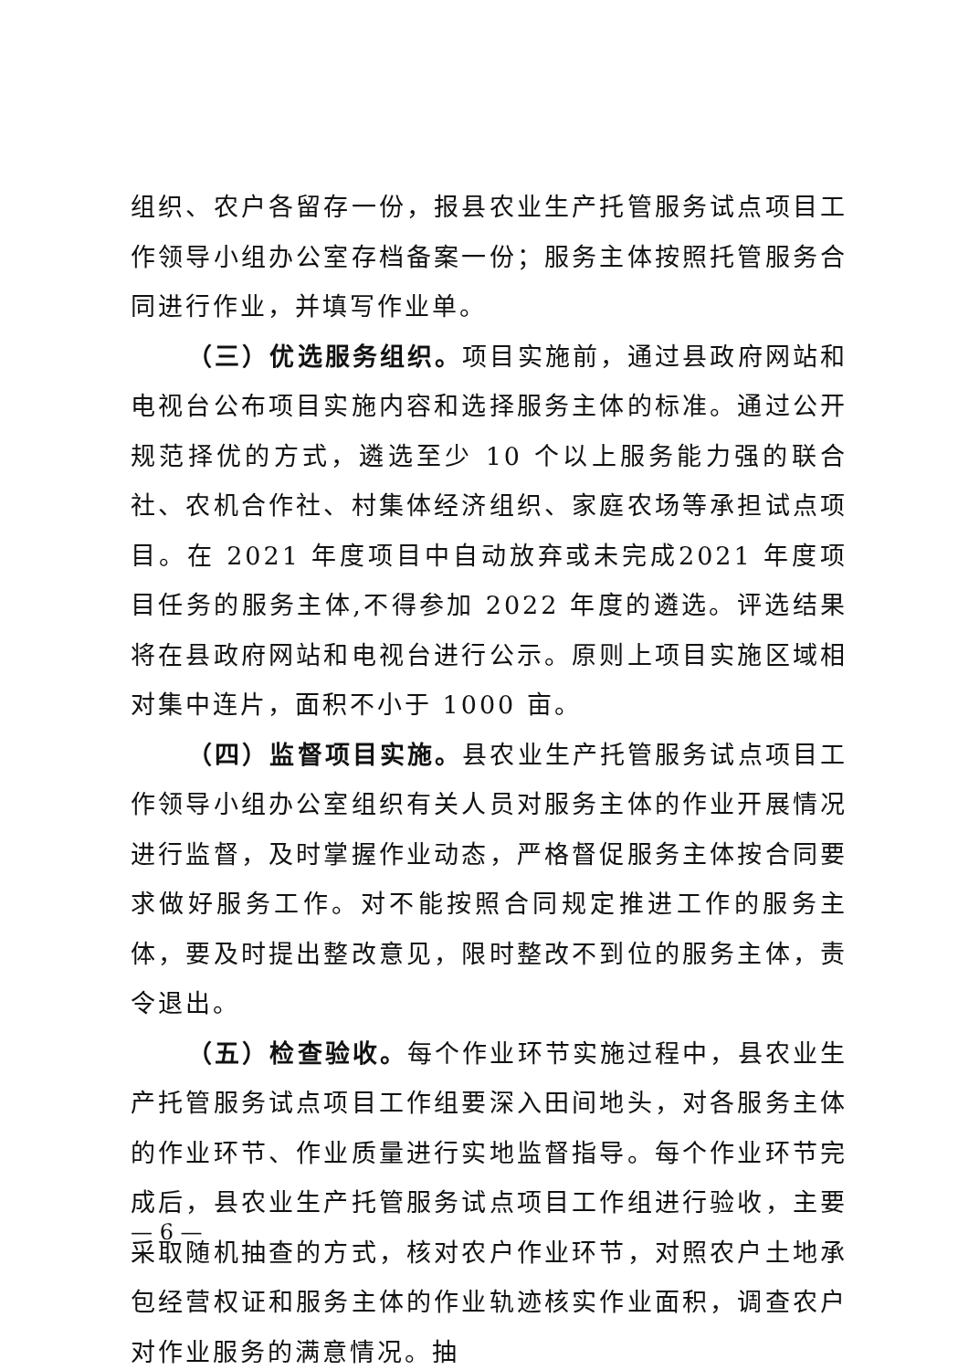组织、农户各留存一份，报县农业生产托管服务试点项目工作领导小组办公室存档备案一份；服务主体按照托管服务合同进行作业，并填写作业单。
（三）优选服务组织。项目实施前，通过县政府网站和电视台公布项目实施内容和选择服务主体的标准。通过公开规范择优的方式，遴选至少 10 个以上服务能力强的联合社、农机合作社、村集体经济组织、家庭农场等承担试点项目。在 2021 年度项目中自动放弃或未完成2021 年度项目任务的服务主体,不得参加 2022 年度的遴选。评选结果将在县政府网站和电视台进行公示。原则上项目实施区域相对集中连片，面积不小于 1000 亩。
（四）监督项目实施。县农业生产托管服务试点项目工作领导小组办公室组织有关人员对服务主体的作业开展情况进行监督，及时掌握作业动态，严格督促服务主体按合同要求做好服务工作。对不能按照合同规定推进工作的服务主体，要及时提出整改意见，限时整改不到位的服务主体，责令退出。
（五）检查验收。每个作业环节实施过程中，县农业生产托管服务试点项目工作组要深入田间地头，对各服务主体的作业环节、作业质量进行实地监督指导。每个作业环节完成后，县农业生产托管服务试点项目工作组进行验收，主要采取随机抽查的方式，核对农户作业环节，对照农户土地承包经营权证和服务主体的作业轨迹核实作业面积，调查农户对作业服务的满意情况。抽
— 6 —